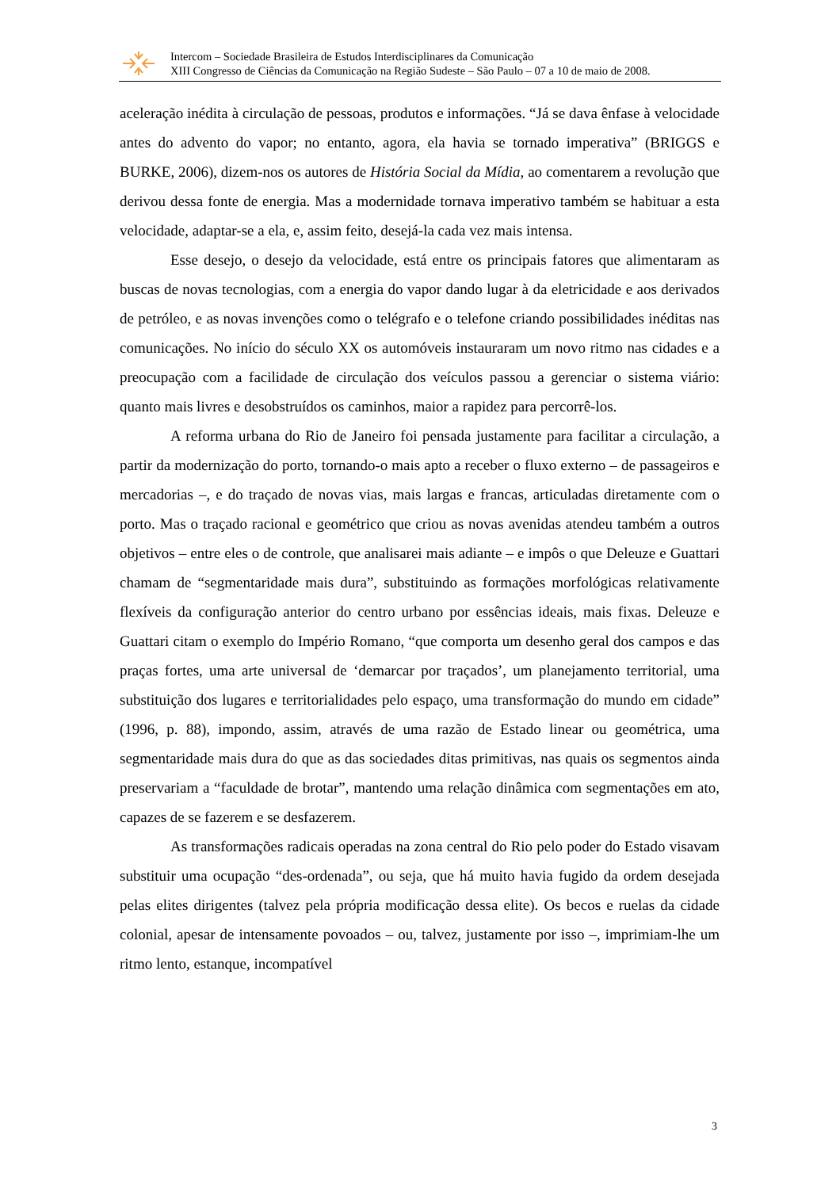Intercom – Sociedade Brasileira de Estudos Interdisciplinares da Comunicação
XIII Congresso de Ciências da Comunicação na Região Sudeste – São Paulo – 07 a 10 de maio de 2008.
aceleração inédita à circulação de pessoas, produtos e informações. “Já se dava ênfase à velocidade antes do advento do vapor; no entanto, agora, ela havia se tornado imperativa” (BRIGGS e BURKE, 2006), dizem-nos os autores de História Social da Mídia, ao comentarem a revolução que derivou dessa fonte de energia. Mas a modernidade tornava imperativo também se habituar a esta velocidade, adaptar-se a ela, e, assim feito, desejá-la cada vez mais intensa.
Esse desejo, o desejo da velocidade, está entre os principais fatores que alimentaram as buscas de novas tecnologias, com a energia do vapor dando lugar à da eletricidade e aos derivados de petróleo, e as novas invenções como o telégrafo e o telefone criando possibilidades inéditas nas comunicações. No início do século XX os automóveis instauraram um novo ritmo nas cidades e a preocupação com a facilidade de circulação dos veículos passou a gerenciar o sistema viário: quanto mais livres e desobstruídos os caminhos, maior a rapidez para percorrê-los.
A reforma urbana do Rio de Janeiro foi pensada justamente para facilitar a circulação, a partir da modernização do porto, tornando-o mais apto a receber o fluxo externo – de passageiros e mercadorias –, e do traçado de novas vias, mais largas e francas, articuladas diretamente com o porto. Mas o traçado racional e geométrico que criou as novas avenidas atendeu também a outros objetivos – entre eles o de controle, que analisarei mais adiante – e impôs o que Deleuze e Guattari chamam de “segmentaridade mais dura”, substituindo as formações morfológicas relativamente flexíveis da configuração anterior do centro urbano por essências ideais, mais fixas. Deleuze e Guattari citam o exemplo do Império Romano, “que comporta um desenho geral dos campos e das praças fortes, uma arte universal de ‘demarcar por traçados’, um planejamento territorial, uma substituição dos lugares e territorialidades pelo espaço, uma transformação do mundo em cidade” (1996, p. 88), impondo, assim, através de uma razão de Estado linear ou geométrica, uma segmentaridade mais dura do que as das sociedades ditas primitivas, nas quais os segmentos ainda preservariam a “faculdade de brotar”, mantendo uma relação dinâmica com segmentações em ato, capazes de se fazerem e se desfazerem.
As transformações radicais operadas na zona central do Rio pelo poder do Estado visavam substituir uma ocupação “des-ordenada”, ou seja, que há muito havia fugido da ordem desejada pelas elites dirigentes (talvez pela própria modificação dessa elite). Os becos e ruelas da cidade colonial, apesar de intensamente povoados – ou, talvez, justamente por isso –, imprimiam-lhe um ritmo lento, estanque, incompatível
3